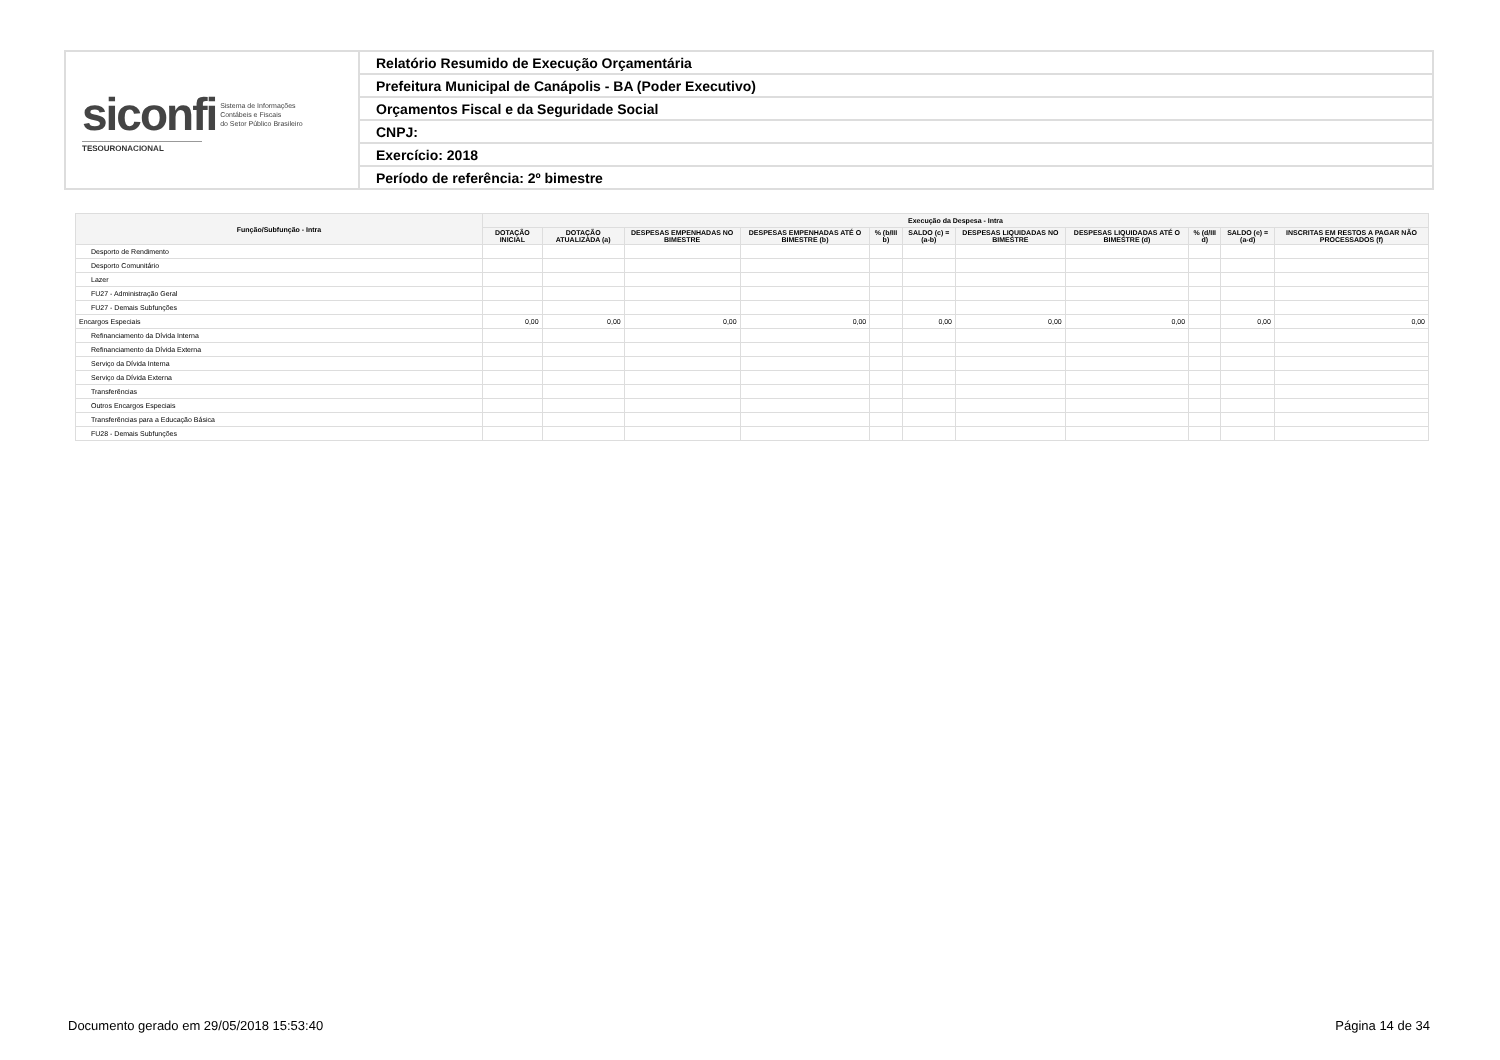| siconfi Sistema de Informações Contábeis e Fiscais do Setor Público Brasileiro TESOURONACIONAL | Relatório Resumido de Execução Orçamentária |
| | Prefeitura Municipal de Canápolis - BA (Poder Executivo) |
| | Orçamentos Fiscal e da Seguridade Social |
| | CNPJ: |
| | Exercício: 2018 |
| | Período de referência: 2º bimestre |
| Função/Subfunção - Intra | Execução da Despesa - Intra | | | | | | | | | | |
| --- | --- | --- | --- | --- | --- | --- | --- | --- | --- | --- | --- |
| | DOTAÇÃO INICIAL | DOTAÇÃO ATUALIZADA (a) | DESPESAS EMPENHADAS NO BIMESTRE | DESPESAS EMPENHADAS ATÉ O BIMESTRE (b) | % (b/III b) | SALDO (c) = (a-b) | DESPESAS LIQUIDADAS NO BIMESTRE | DESPESAS LIQUIDADAS ATÉ O BIMESTRE (d) | % (d/III d) | SALDO (e) = (a-d) | INSCRITAS EM RESTOS A PAGAR NÃO PROCESSADOS (f) |
| Desporto de Rendimento | | | | | | | | | | | |
| Desporto Comunitário | | | | | | | | | | | |
| Lazer | | | | | | | | | | | |
| FU27 - Administração Geral | | | | | | | | | | | |
| FU27 - Demais Subfunções | | | | | | | | | | | |
| Encargos Especiais | 0,00 | 0,00 | 0,00 | 0,00 | | 0,00 | 0,00 | 0,00 | | 0,00 | 0,00 |
| Refinanciamento da Dívida Interna | | | | | | | | | | | |
| Refinanciamento da Dívida Externa | | | | | | | | | | | |
| Serviço da Dívida Interna | | | | | | | | | | | |
| Serviço da Dívida Externa | | | | | | | | | | | |
| Transferências | | | | | | | | | | | |
| Outros Encargos Especiais | | | | | | | | | | | |
| Transferências para a Educação Básica | | | | | | | | | | | |
| FU28 - Demais Subfunções | | | | | | | | | | | |
Documento gerado em 29/05/2018 15:53:40
Página 14 de 34